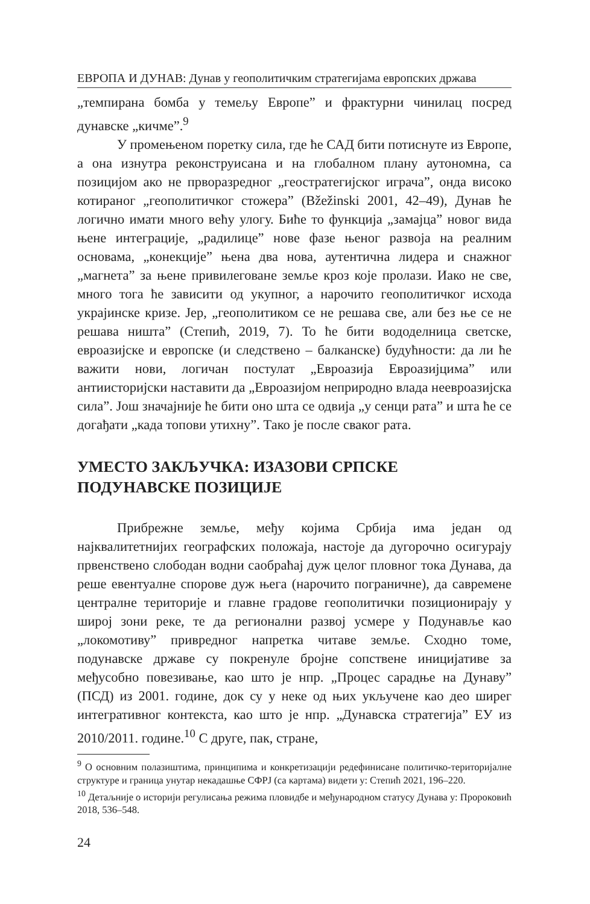ЕВРОПА И ДУНАВ: Дунав у геополитичким стратегијама европских држава
„темпирана бомба у темељу Европе” и фрактурни чинилац посред дунавске „кичме”.<sup>9</sup>
У промењеном поретку сила, где ће САД бити потиснуте из Европе, а она изнутра реконструисана и на глобалном плану аутономна, са позицијом ако не прворазредног „геостратегијског играча”, онда високо котираног „геополитичког стожера” (Bžežinski 2001, 42–49), Дунав ће логично имати много већу улогу. Биће то функција „замајца” новог вида њене интеграције, „радилице” нове фазе њеног развоја на реалним основама, „конекције” њена два нова, аутентична лидера и снажног „магнета” за њене привилеговане земље кроз које пролази. Иако не све, много тога ће зависити од укупног, а нарочито геополитичког исхода украјинске кризе. Јер, „геополитиком се не решава све, али без ње се не решава ништа” (Степић, 2019, 7). То ће бити вододелница светске, евроазијске и европске (и следствено – балканске) будућности: да ли ће важити нови, логичан постулат „Евроазија Евроазијцима” или антиисторијски наставити да „Евроазијом неприродно влада неевроазијска сила”. Још значајније ће бити оно шта се одвија „у сенци рата” и шта ће се догађати „када топови утихну”. Тако је после сваког рата.
УМЕСТО ЗАКЉУЧКА: ИЗАЗОВИ СРПСКЕ ПОДУНАВСКЕ ПОЗИЦИЈЕ
Прибрежне земље, међу којима Србија има један од најквалитетнијих географских положаја, настоје да дугорочно осигурају првенствено слободан водни саобраћај дуж целог пловног тока Дунава, да реше евентуалне спорове дуж њега (нарочито пограничне), да савремене централне територије и главне градове геополитички позиционирају у широј зони реке, те да регионални развој усмере у Подунавље као „локомотиву” привредног напретка читаве земље. Сходно томе, подунавске државе су покренуле бројне сопствене иницијативе за међусобно повезивање, као што је нпр. „Процес сарадње на Дунаву” (ПСД) из 2001. године, док су у неке од њих укључене као део ширег интегративног контекста, као што је нпр. „Дунавска стратегија” ЕУ из 2010/2011. године.<sup>10</sup> С друге, пак, стране,
<sup>9</sup> О основним полазиштима, принципима и конкретизацији редефинисане политичко-територијалне структуре и граница унутар некадашње СФРЈ (са картама) видети у: Степић 2021, 196–220.
<sup>10</sup> Детаљније о историји регулисања режима пловидбе и међународном статусу Дунава у: Пророковић 2018, 536–548.
24